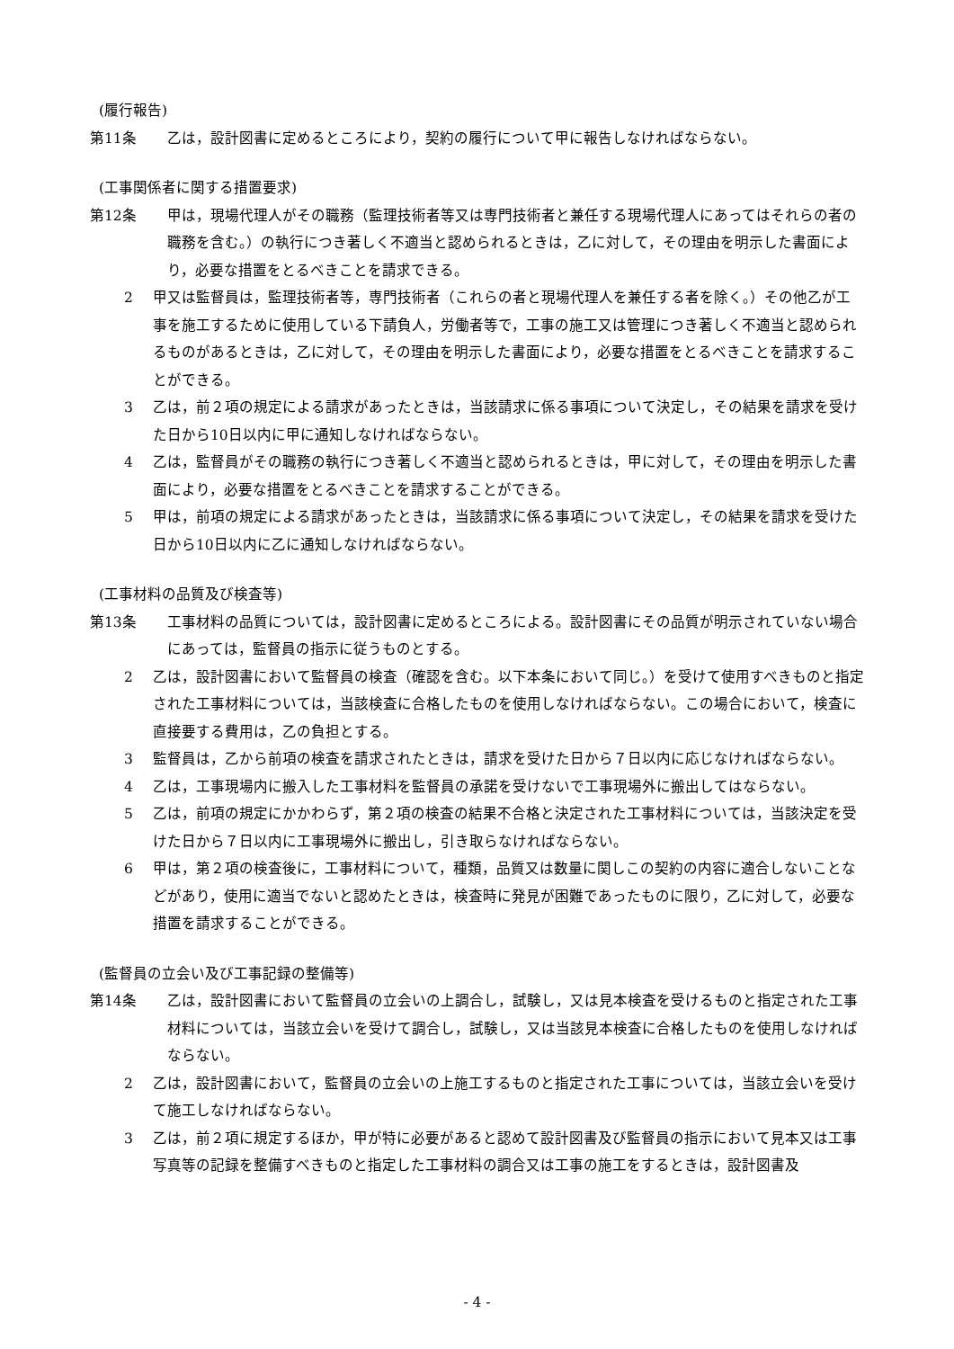(履行報告)
第11条 乙は，設計図書に定めるところにより，契約の履行について甲に報告しなければならない。
(工事関係者に関する措置要求)
第12条 甲は，現場代理人がその職務（監理技術者等又は専門技術者と兼任する現場代理人にあってはそれらの者の職務を含む。）の執行につき著しく不適当と認められるときは，乙に対して，その理由を明示した書面により，必要な措置をとるべきことを請求できる。
2 甲又は監督員は，監理技術者等，専門技術者（これらの者と現場代理人を兼任する者を除く。）その他乙が工事を施工するために使用している下請負人，労働者等で，工事の施工又は管理につき著しく不適当と認められるものがあるときは，乙に対して，その理由を明示した書面により，必要な措置をとるべきことを請求することができる。
3 乙は，前２項の規定による請求があったときは，当該請求に係る事項について決定し，その結果を請求を受けた日から10日以内に甲に通知しなければならない。
4 乙は，監督員がその職務の執行につき著しく不適当と認められるときは，甲に対して，その理由を明示した書面により，必要な措置をとるべきことを請求することができる。
5 甲は，前項の規定による請求があったときは，当該請求に係る事項について決定し，その結果を請求を受けた日から10日以内に乙に通知しなければならない。
(工事材料の品質及び検査等)
第13条 工事材料の品質については，設計図書に定めるところによる。設計図書にその品質が明示されていない場合にあっては，監督員の指示に従うものとする。
2 乙は，設計図書において監督員の検査（確認を含む。以下本条において同じ。）を受けて使用すべきものと指定された工事材料については，当該検査に合格したものを使用しなければならない。この場合において，検査に直接要する費用は，乙の負担とする。
3 監督員は，乙から前項の検査を請求されたときは，請求を受けた日から７日以内に応じなければならない。
4 乙は，工事現場内に搬入した工事材料を監督員の承諾を受けないで工事現場外に搬出してはならない。
5 乙は，前項の規定にかかわらず，第２項の検査の結果不合格と決定された工事材料については，当該決定を受けた日から７日以内に工事現場外に搬出し，引き取らなければならない。
6 甲は，第２項の検査後に，工事材料について，種類，品質又は数量に関しこの契約の内容に適合しないことなどがあり，使用に適当でないと認めたときは，検査時に発見が困難であったものに限り，乙に対して，必要な措置を請求することができる。
(監督員の立会い及び工事記録の整備等)
第14条 乙は，設計図書において監督員の立会いの上調合し，試験し，又は見本検査を受けるものと指定された工事材料については，当該立会いを受けて調合し，試験し，又は当該見本検査に合格したものを使用しなければならない。
2 乙は，設計図書において，監督員の立会いの上施工するものと指定された工事については，当該立会いを受けて施工しなければならない。
3 乙は，前２項に規定するほか，甲が特に必要があると認めて設計図書及び監督員の指示において見本又は工事写真等の記録を整備すべきものと指定した工事材料の調合又は工事の施工をするときは，設計図書及
- 4 -